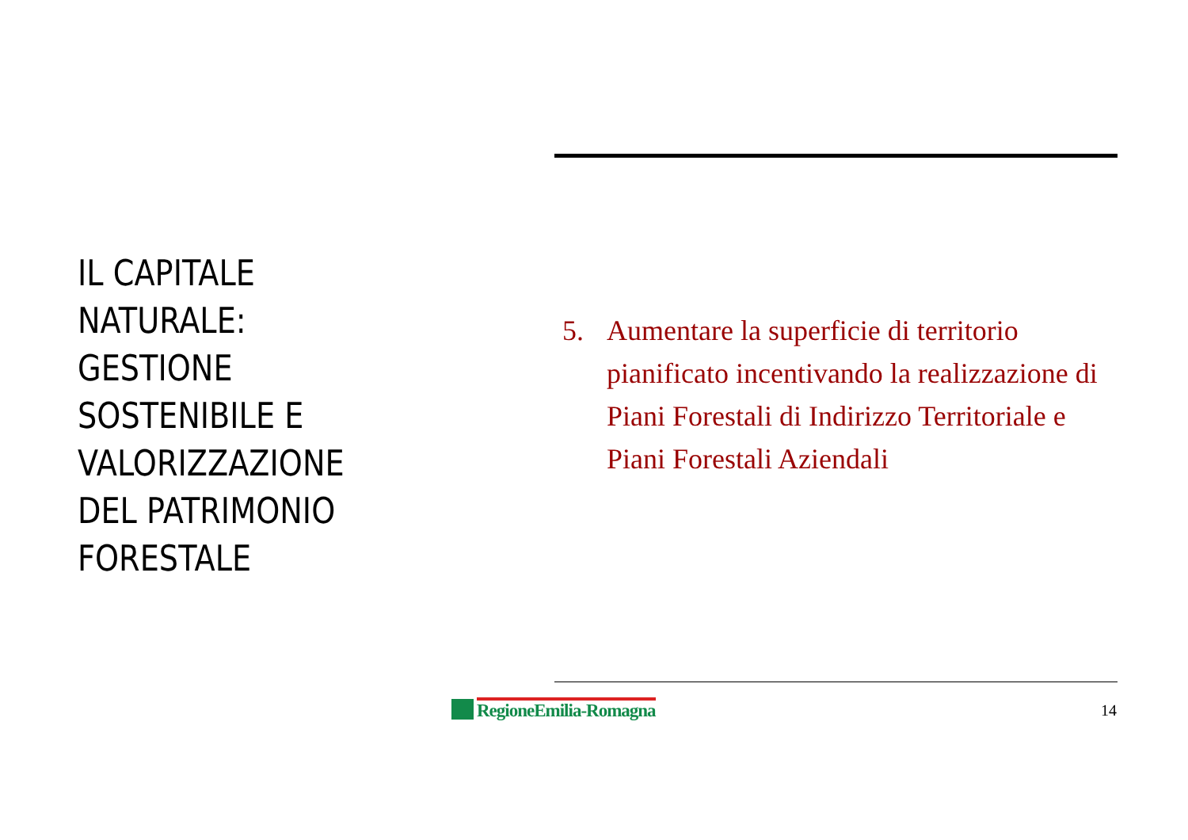IL CAPITALE
NATURALE:
GESTIONE
SOSTENIBILE E
VALORIZZAZIONE
DEL PATRIMONIO
FORESTALE
5. Aumentare la superficie di territorio pianificato incentivando la realizzazione di Piani Forestali di Indirizzo Territoriale e Piani Forestali Aziendali
RegioneEmilia-Romagna 14